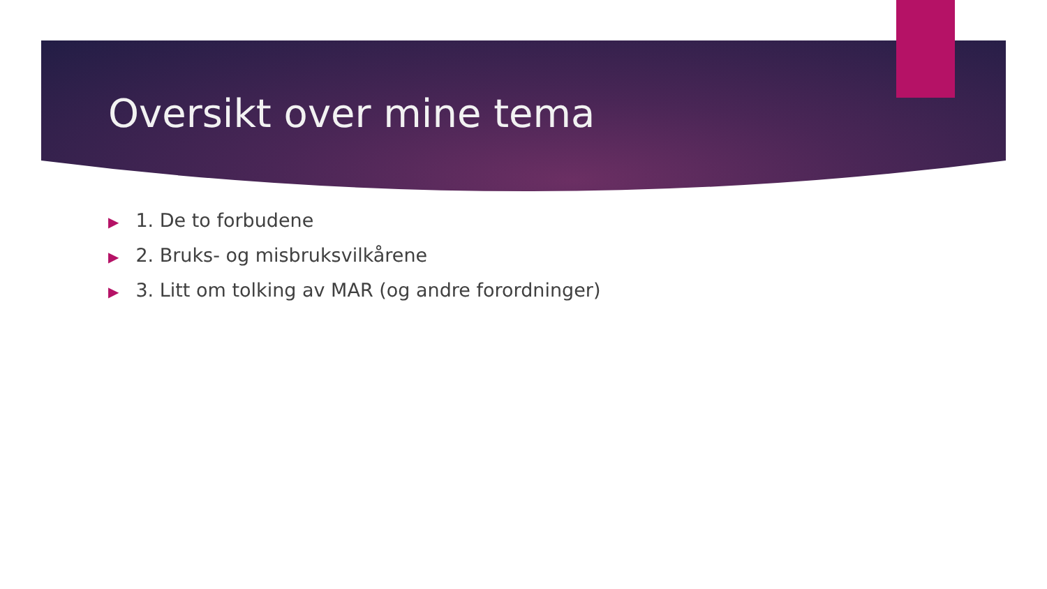Oversikt over mine tema
▶ 1. De to forbudene
▶ 2. Bruks- og misbruksvilkårene
▶ 3. Litt om tolking av MAR (og andre forordninger)